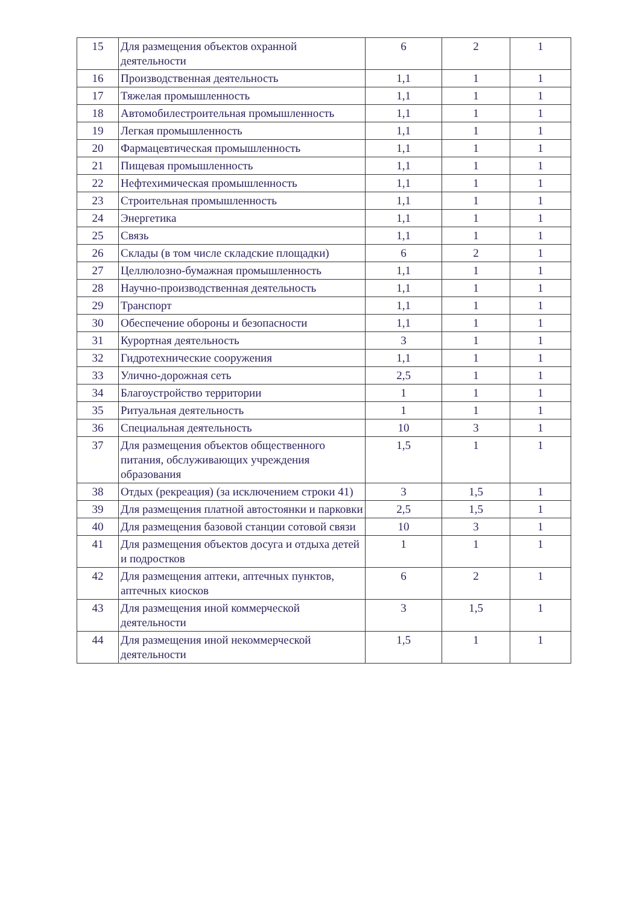| 15 | Для размещения объектов охранной деятельности | 6 | 2 | 1 |
| 16 | Производственная деятельность | 1,1 | 1 | 1 |
| 17 | Тяжелая промышленность | 1,1 | 1 | 1 |
| 18 | Автомобилестроительная промышленность | 1,1 | 1 | 1 |
| 19 | Легкая промышленность | 1,1 | 1 | 1 |
| 20 | Фармацевтическая промышленность | 1,1 | 1 | 1 |
| 21 | Пищевая промышленность | 1,1 | 1 | 1 |
| 22 | Нефтехимическая промышленность | 1,1 | 1 | 1 |
| 23 | Строительная промышленность | 1,1 | 1 | 1 |
| 24 | Энергетика | 1,1 | 1 | 1 |
| 25 | Связь | 1,1 | 1 | 1 |
| 26 | Склады (в том числе складские площадки) | 6 | 2 | 1 |
| 27 | Целлюлозно-бумажная промышленность | 1,1 | 1 | 1 |
| 28 | Научно-производственная деятельность | 1,1 | 1 | 1 |
| 29 | Транспорт | 1,1 | 1 | 1 |
| 30 | Обеспечение обороны и безопасности | 1,1 | 1 | 1 |
| 31 | Курортная деятельность | 3 | 1 | 1 |
| 32 | Гидротехнические сооружения | 1,1 | 1 | 1 |
| 33 | Улично-дорожная сеть | 2,5 | 1 | 1 |
| 34 | Благоустройство территории | 1 | 1 | 1 |
| 35 | Ритуальная деятельность | 1 | 1 | 1 |
| 36 | Специальная деятельность | 10 | 3 | 1 |
| 37 | Для размещения объектов общественного питания, обслуживающих учреждения образования | 1,5 | 1 | 1 |
| 38 | Отдых (рекреация) (за исключением строки 41) | 3 | 1,5 | 1 |
| 39 | Для размещения платной автостоянки и парковки | 2,5 | 1,5 | 1 |
| 40 | Для размещения базовой станции сотовой связи | 10 | 3 | 1 |
| 41 | Для размещения объектов досуга и отдыха детей и подростков | 1 | 1 | 1 |
| 42 | Для размещения аптеки, аптечных пунктов, аптечных киосков | 6 | 2 | 1 |
| 43 | Для размещения иной коммерческой деятельности | 3 | 1,5 | 1 |
| 44 | Для размещения иной некоммерческой деятельности | 1,5 | 1 | 1 |